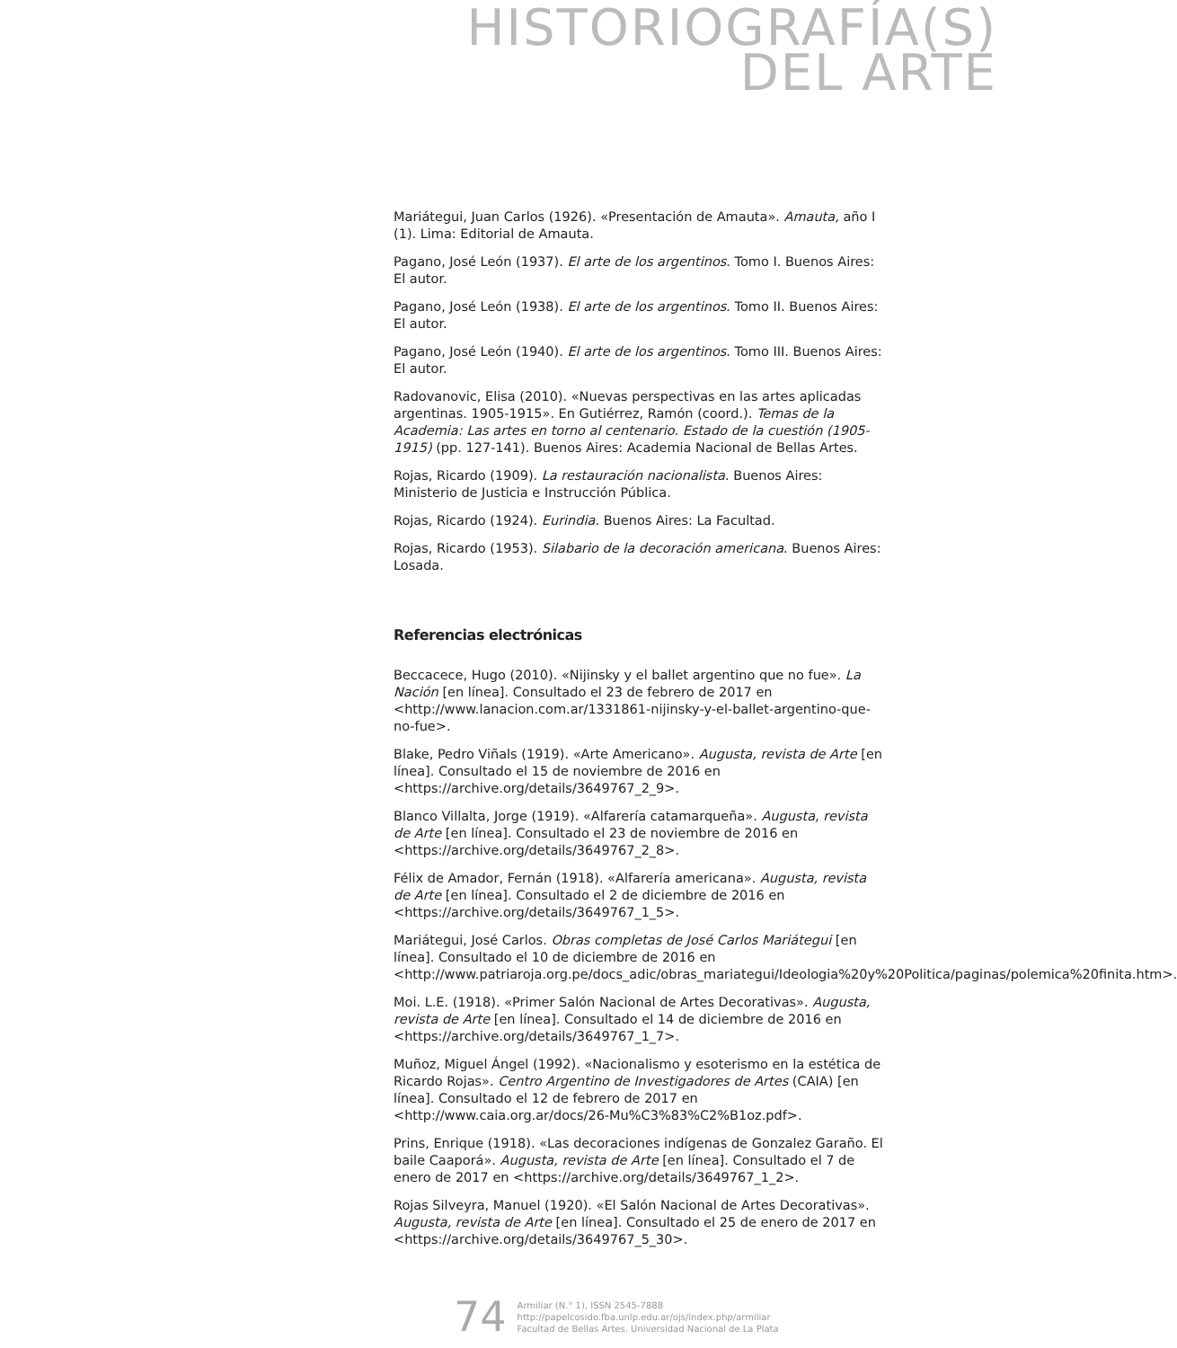HISTORIOGRAFÍA(S)
DEL ARTE
Mariátegui, Juan Carlos (1926). «Presentación de Amauta». Amauta, año I (1). Lima: Editorial de Amauta.
Pagano, José León (1937). El arte de los argentinos. Tomo I. Buenos Aires: El autor.
Pagano, José León (1938). El arte de los argentinos. Tomo II. Buenos Aires: El autor.
Pagano, José León (1940). El arte de los argentinos. Tomo III. Buenos Aires: El autor.
Radovanovic, Elisa (2010). «Nuevas perspectivas en las artes aplicadas argentinas. 1905-1915». En Gutiérrez, Ramón (coord.). Temas de la Academia: Las artes en torno al centenario. Estado de la cuestión (1905-1915) (pp. 127-141). Buenos Aires: Academia Nacional de Bellas Artes.
Rojas, Ricardo (1909). La restauración nacionalista. Buenos Aires: Ministerio de Justicia e Instrucción Pública.
Rojas, Ricardo (1924). Eurindia. Buenos Aires: La Facultad.
Rojas, Ricardo (1953). Silabario de la decoración americana. Buenos Aires: Losada.
Referencias electrónicas
Beccacece, Hugo (2010). «Nijinsky y el ballet argentino que no fue». La Nación [en línea]. Consultado el 23 de febrero de 2017 en <http://www.lanacion.com.ar/1331861-nijinsky-y-el-ballet-argentino-que-no-fue>.
Blake, Pedro Viñals (1919). «Arte Americano». Augusta, revista de Arte [en línea]. Consultado el 15 de noviembre de 2016 en <https://archive.org/details/3649767_2_9>.
Blanco Villalta, Jorge (1919). «Alfarería catamarqueña». Augusta, revista de Arte [en línea]. Consultado el 23 de noviembre de 2016 en <https://archive.org/details/3649767_2_8>.
Félix de Amador, Fernán (1918). «Alfarería americana». Augusta, revista de Arte [en línea]. Consultado el 2 de diciembre de 2016 en <https://archive.org/details/3649767_1_5>.
Mariátegui, José Carlos. Obras completas de José Carlos Mariátegui [en línea]. Consultado el 10 de diciembre de 2016 en <http://www.patriaroja.org.pe/docs_adic/obras_mariategui/Ideologia%20y%20Politica/paginas/polemica%20finita.htm>.
Moi. L.E. (1918). «Primer Salón Nacional de Artes Decorativas». Augusta, revista de Arte [en línea]. Consultado el 14 de diciembre de 2016 en <https://archive.org/details/3649767_1_7>.
Muñoz, Miguel Ángel (1992). «Nacionalismo y esoterismo en la estética de Ricardo Rojas». Centro Argentino de Investigadores de Artes (CAIA) [en línea]. Consultado el 12 de febrero de 2017 en <http://www.caia.org.ar/docs/26-Mu%C3%83%C2%B1oz.pdf>.
Prins, Enrique (1918). «Las decoraciones indígenas de Gonzalez Garaño. El baile Caaporá». Augusta, revista de Arte [en línea]. Consultado el 7 de enero de 2017 en <https://archive.org/details/3649767_1_2>.
Rojas Silveyra, Manuel (1920). «El Salón Nacional de Artes Decorativas». Augusta, revista de Arte [en línea]. Consultado el 25 de enero de 2017 en <https://archive.org/details/3649767_5_30>.
74
Armiliar (N.° 1), ISSN 2545-7888
http://papelcosido.fba.unlp.edu.ar/ojs/index.php/armiliar
Facultad de Bellas Artes. Universidad Nacional de La Plata